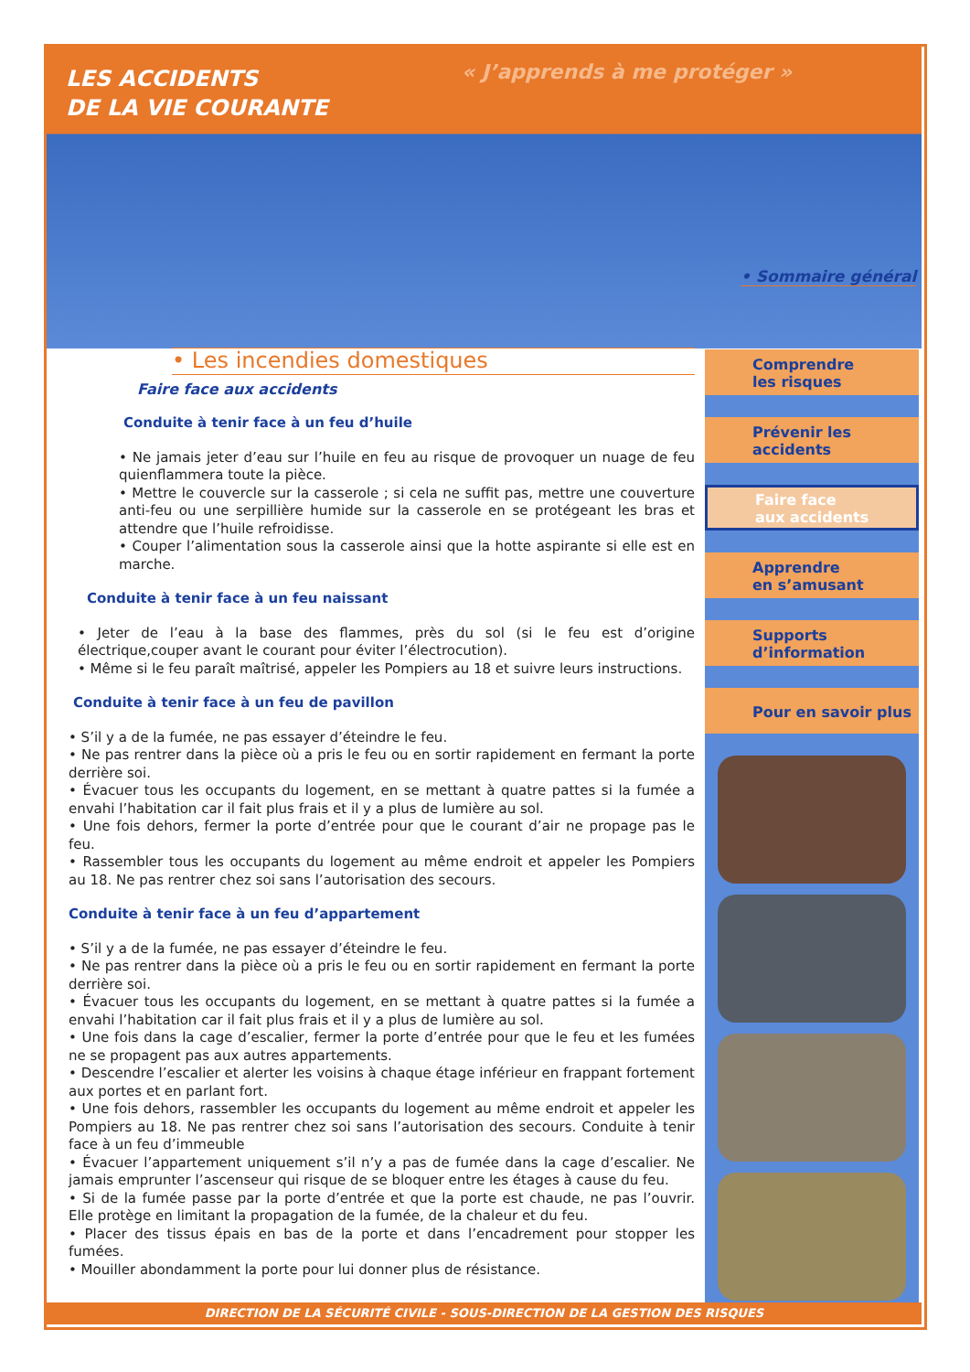LES ACCIDENTS
DE LA VIE COURANTE
« J’apprends à me protéger »
• Sommaire général
• Les incendies domestiques
Faire face aux accidents
Conduite à tenir face à un feu d’huile
• Ne jamais jeter d’eau sur l’huile en feu au risque de provoquer un nuage de feu quienflammera toute la pièce.
• Mettre le couvercle sur la casserole ; si cela ne suffit pas, mettre une couverture anti-feu ou une serpillière humide sur la casserole en se protégeant les bras et attendre que l’huile refroidisse.
• Couper l’alimentation sous la casserole ainsi que la hotte aspirante si elle est en marche.
Conduite à tenir face à un feu naissant
• Jeter de l’eau à la base des flammes, près du sol (si le feu est d’origine électrique,couper avant le courant pour éviter l’électrocution).
• Même si le feu paraît maîtrisé, appeler les Pompiers au 18 et suivre leurs instructions.
Conduite à tenir face à un feu de pavillon
• S’il y a de la fumée, ne pas essayer d’éteindre le feu.
• Ne pas rentrer dans la pièce où a pris le feu ou en sortir rapidement en fermant la porte derrière soi.
• Évacuer tous les occupants du logement, en se mettant à quatre pattes si la fumée a envahi l’habitation car il fait plus frais et il y a plus de lumière au sol.
• Une fois dehors, fermer la porte d’entrée pour que le courant d’air ne propage pas le feu.
• Rassembler tous les occupants du logement au même endroit et appeler les Pompiers au 18. Ne pas rentrer chez soi sans l’autorisation des secours.
Conduite à tenir face à un feu d’appartement
• S’il y a de la fumée, ne pas essayer d’éteindre le feu.
• Ne pas rentrer dans la pièce où a pris le feu ou en sortir rapidement en fermant la porte derrière soi.
• Évacuer tous les occupants du logement, en se mettant à quatre pattes si la fumée a envahi l’habitation car il fait plus frais et il y a plus de lumière au sol.
• Une fois dans la cage d’escalier, fermer la porte d’entrée pour que le feu et les fumées ne se propagent pas aux autres appartements.
• Descendre l’escalier et alerter les voisins à chaque étage inférieur en frappant fortement aux portes et en parlant fort.
• Une fois dehors, rassembler les occupants du logement au même endroit et appeler les Pompiers au 18. Ne pas rentrer chez soi sans l’autorisation des secours. Conduite à tenir face à un feu d’immeuble
• Évacuer l’appartement uniquement s’il n’y a pas de fumée dans la cage d’escalier. Ne jamais emprunter l’ascenseur qui risque de se bloquer entre les étages à cause du feu.
• Si de la fumée passe par la porte d’entrée et que la porte est chaude, ne pas l’ouvrir. Elle protège en limitant la propagation de la fumée, de la chaleur et du feu.
• Placer des tissus épais en bas de la porte et dans l’encadrement pour stopper les fumées.
• Mouiller abondamment la porte pour lui donner plus de résistance.
Comprendre
les risques
Prévenir les accidents
Faire face
aux accidents
Apprendre
en s’amusant
Supports
d’information
Pour en savoir plus
DIRECTION DE LA SÉCURITÉ CIVILE - SOUS-DIRECTION DE LA GESTION DES RISQUES